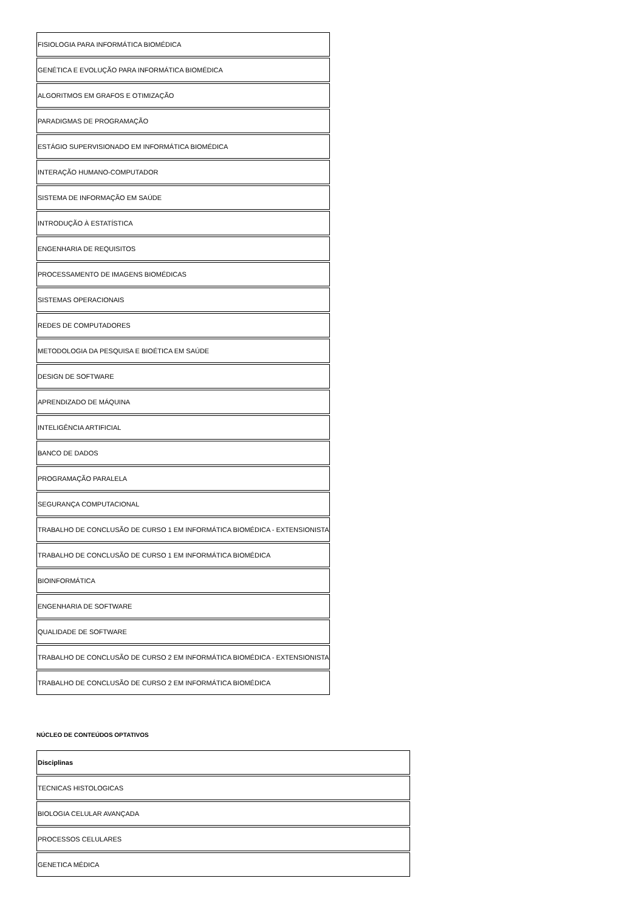| FISIOLOGIA PARA INFORMÁTICA BIOMÉDICA |
| GENÉTICA E EVOLUÇÃO PARA INFORMÁTICA BIOMÉDICA |
| ALGORITMOS EM GRAFOS E OTIMIZAÇÃO |
| PARADIGMAS DE PROGRAMAÇÃO |
| ESTÁGIO SUPERVISIONADO EM INFORMÁTICA BIOMÉDICA |
| INTERAÇÃO HUMANO-COMPUTADOR |
| SISTEMA DE INFORMAÇÃO EM SAÚDE |
| INTRODUÇÃO À ESTATÍSTICA |
| ENGENHARIA DE REQUISITOS |
| PROCESSAMENTO DE IMAGENS BIOMÉDICAS |
| SISTEMAS OPERACIONAIS |
| REDES DE COMPUTADORES |
| METODOLOGIA DA PESQUISA E BIOÉTICA EM SAÚDE |
| DESIGN DE SOFTWARE |
| APRENDIZADO DE MÁQUINA |
| INTELIGÊNCIA ARTIFICIAL |
| BANCO DE DADOS |
| PROGRAMAÇÃO PARALELA |
| SEGURANÇA COMPUTACIONAL |
| TRABALHO DE CONCLUSÃO DE CURSO 1 EM INFORMÁTICA BIOMÉDICA - EXTENSIONISTA |
| TRABALHO DE CONCLUSÃO DE CURSO 1 EM INFORMÁTICA BIOMÉDICA |
| BIOINFORMÁTICA |
| ENGENHARIA DE SOFTWARE |
| QUALIDADE DE SOFTWARE |
| TRABALHO DE CONCLUSÃO DE CURSO 2 EM INFORMÁTICA BIOMÉDICA - EXTENSIONISTA |
| TRABALHO DE CONCLUSÃO DE CURSO 2 EM INFORMÁTICA BIOMÉDICA |
NÚCLEO DE CONTEÚDOS OPTATIVOS
| Disciplinas |
| --- |
| TECNICAS HISTOLOGICAS |
| BIOLOGIA CELULAR AVANÇADA |
| PROCESSOS CELULARES |
| GENETICA MÉDICA |